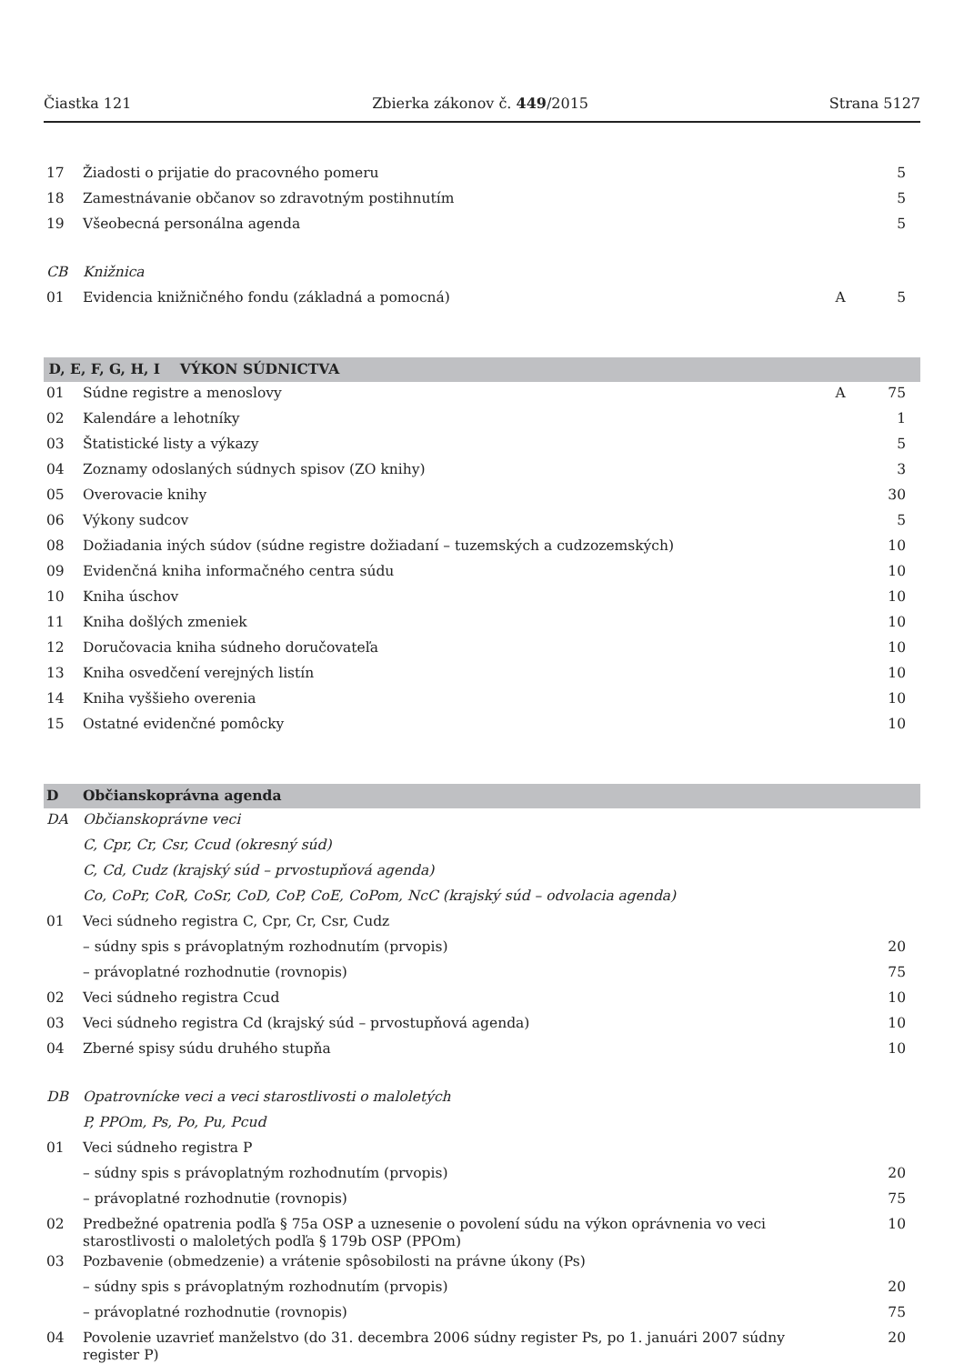Čiastka 121 Zbierka zákonov č. 449/2015 Strana 5127
| 17 | Žiadosti o prijatie do pracovného pomeru | | 5 |
| 18 | Zamestnávanie občanov so zdravotným postihnutím | | 5 |
| 19 | Všeobecná personálna agenda | | 5 |
| CB | Knižnica | | |
| 01 | Evidencia knižničného fondu (základná a pomocná) | A | 5 |
| D, E, F, G, H, I VÝKON SÚDNICTVA | | | |
| 01 | Súdne registre a menoslovy | A | 75 |
| 02 | Kalendáre a lehotníky | | 1 |
| 03 | Štatistické listy a výkazy | | 5 |
| 04 | Zoznamy odoslaných súdnych spisov (ZO knihy) | | 3 |
| 05 | Overovacie knihy | | 30 |
| 06 | Výkony sudcov | | 5 |
| 08 | Dožiadania iných súdov (súdne registre dožiadaní – tuzemských a cudzozemských) | | 10 |
| 09 | Evidenčná kniha informačného centra súdu | | 10 |
| 10 | Kniha úschov | | 10 |
| 11 | Kniha došlých zmeniek | | 10 |
| 12 | Doručovacia kniha súdneho doručovateľa | | 10 |
| 13 | Kniha osvedčení verejných listín | | 10 |
| 14 | Kniha vyššieho overenia | | 10 |
| 15 | Ostatné evidenčné pomôcky | | 10 |
| D | Občianskoprávna agenda | | |
| DA | Občianskoprávne veci | | |
| | C, Cpr, Cr, Csr, Ccud (okresný súd) | | |
| | C, Cd, Cudz (krajský súd – prvostupňová agenda) | | |
| | Co, CoPr, CoR, CoSr, CoD, CoP, CoE, CoPom, NcC (krajský súd – odvolacia agenda) | | |
| 01 | Veci súdneho registra C, Cpr, Cr, Csr, Cudz | | |
| | – súdny spis s právoplatným rozhodnutím (prvopis) | | 20 |
| | – právoplatné rozhodnutie (rovnopis) | | 75 |
| 02 | Veci súdneho registra Ccud | | 10 |
| 03 | Veci súdneho registra Cd (krajský súd – prvostupňová agenda) | | 10 |
| 04 | Zberné spisy súdu druhého stupňa | | 10 |
| DB | Opatrovnícke veci a veci starostlivosti o maloletých | | |
| | P, PPOm, Ps, Po, Pu, Pcud | | |
| 01 | Veci súdneho registra P | | |
| | – súdny spis s právoplatným rozhodnutím (prvopis) | | 20 |
| | – právoplatné rozhodnutie (rovnopis) | | 75 |
| 02 | Predbežné opatrenia podľa § 75a OSP a uznesenie o povolení súdu na výkon oprávnenia vo veci starostlivosti o maloletých podľa § 179b OSP (PPOm) | | 10 |
| 03 | Pozbavenie (obmedzenie) a vrátenie spôsobilosti na právne úkony (Ps) | | |
| | – súdny spis s právoplatným rozhodnutím (prvopis) | | 20 |
| | – právoplatné rozhodnutie (rovnopis) | | 75 |
| 04 | Povolenie uzavrieť manželstvo (do 31. decembra 2006 súdny register Ps, po 1. januári 2007 súdny register P) | | 20 |